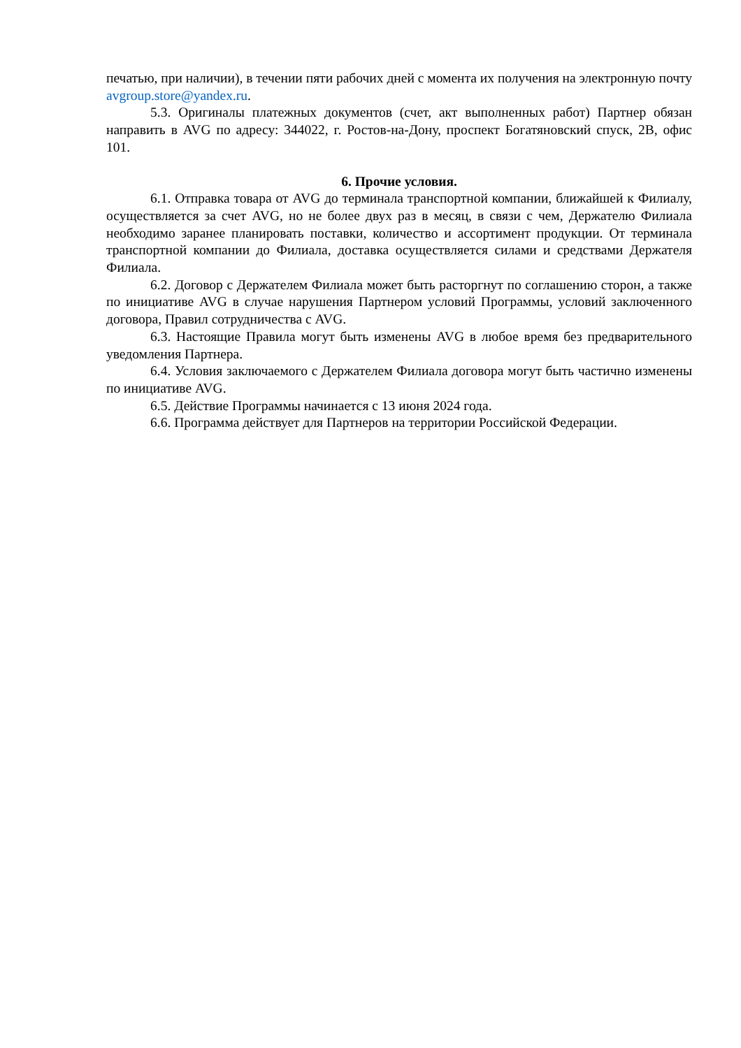печатью, при наличии), в течении пяти рабочих дней с момента их получения на электронную почту avgroup.store@yandex.ru.
5.3. Оригиналы платежных документов (счет, акт выполненных работ) Партнер обязан направить в AVG по адресу: 344022, г. Ростов-на-Дону, проспект Богатяновский спуск, 2В, офис 101.
6. Прочие условия.
6.1. Отправка товара от AVG до терминала транспортной компании, ближайшей к Филиалу, осуществляется за счет AVG, но не более двух раз в месяц, в связи с чем, Держателю Филиала необходимо заранее планировать поставки, количество и ассортимент продукции. От терминала транспортной компании до Филиала, доставка осуществляется силами и средствами Держателя Филиала.
6.2. Договор с Держателем Филиала может быть расторгнут по соглашению сторон, а также по инициативе AVG в случае нарушения Партнером условий Программы, условий заключенного договора, Правил сотрудничества с AVG.
6.3. Настоящие Правила могут быть изменены AVG в любое время без предварительного уведомления Партнера.
6.4. Условия заключаемого с Держателем Филиала договора могут быть частично изменены по инициативе AVG.
6.5. Действие Программы начинается с 13 июня 2024 года.
6.6. Программа действует для Партнеров на территории Российской Федерации.